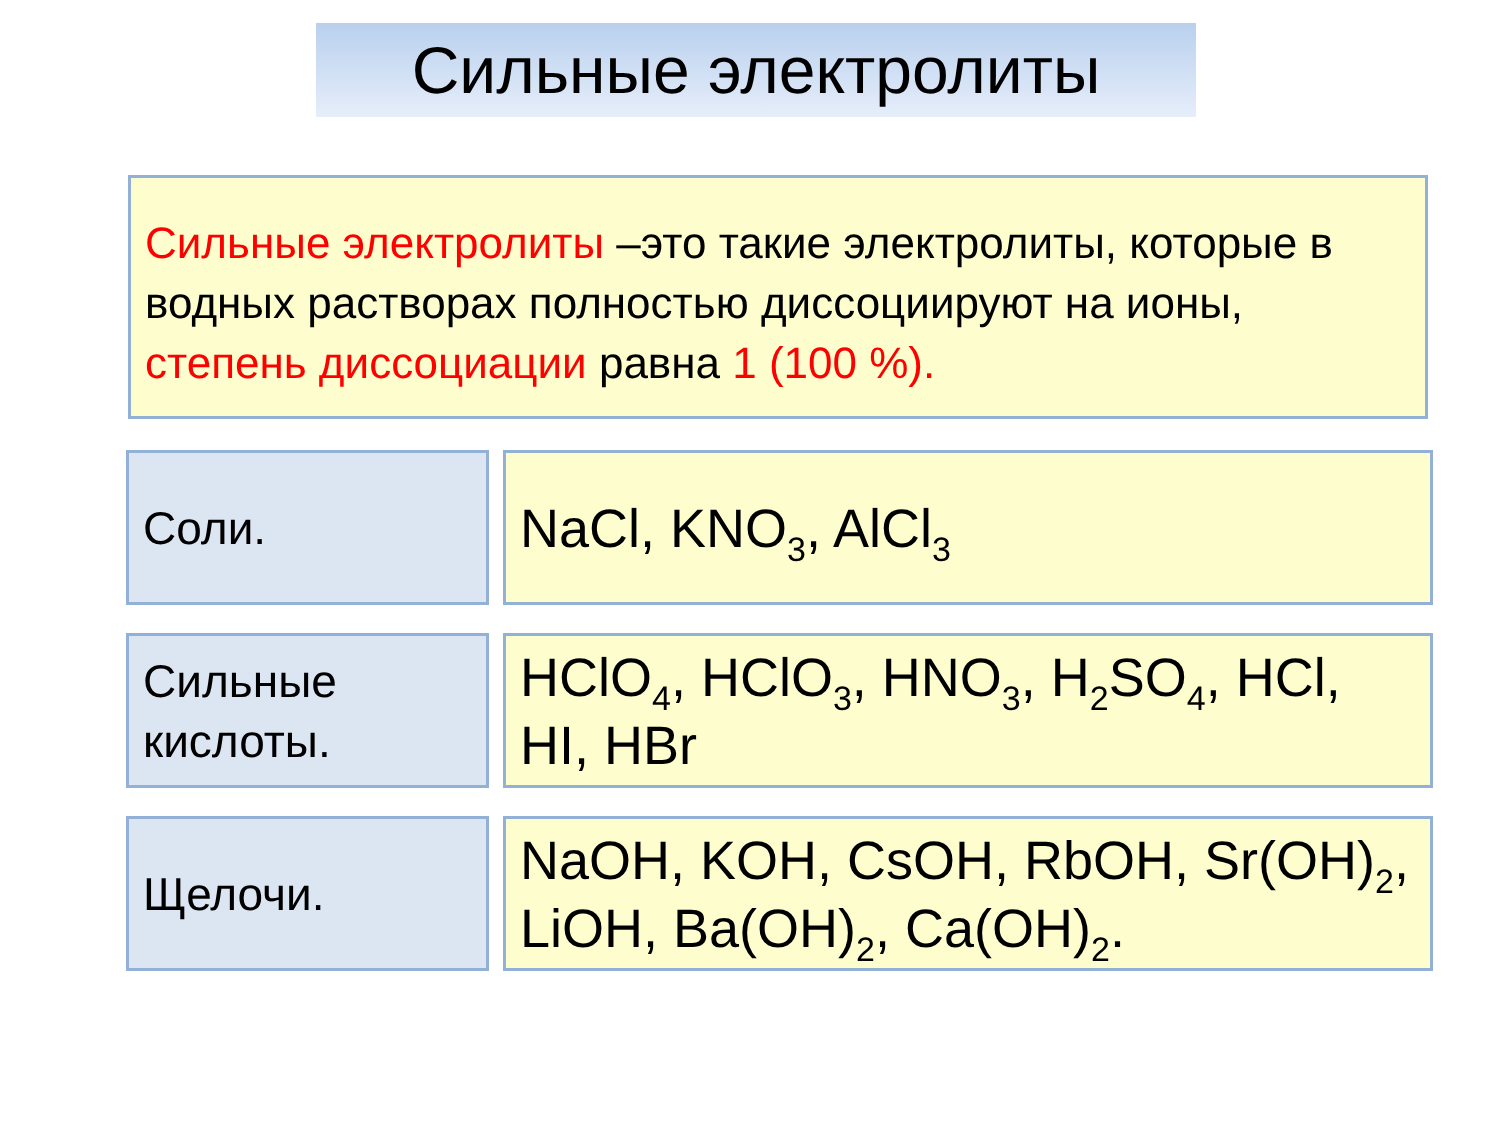Сильные электролиты
Сильные электролиты –это такие электролиты, которые в водных растворах полностью диссоциируют на ионы, степень диссоциации равна 1 (100 %).
| Соли. | NaCl, KNO<sub>3</sub>, AlCl<sub>3</sub> |
| Сильные кислоты. | HClO<sub>4</sub>, HClO<sub>3</sub>, HNO<sub>3</sub>, H<sub>2</sub>SO<sub>4</sub>, HCl, HI, HBr |
| Щелочи. | NaOH, KOH, CsOH, RbOH, Sr(OH)<sub>2</sub>, LiOH, Ba(OH)<sub>2</sub>, Ca(OH)<sub>2</sub>. |